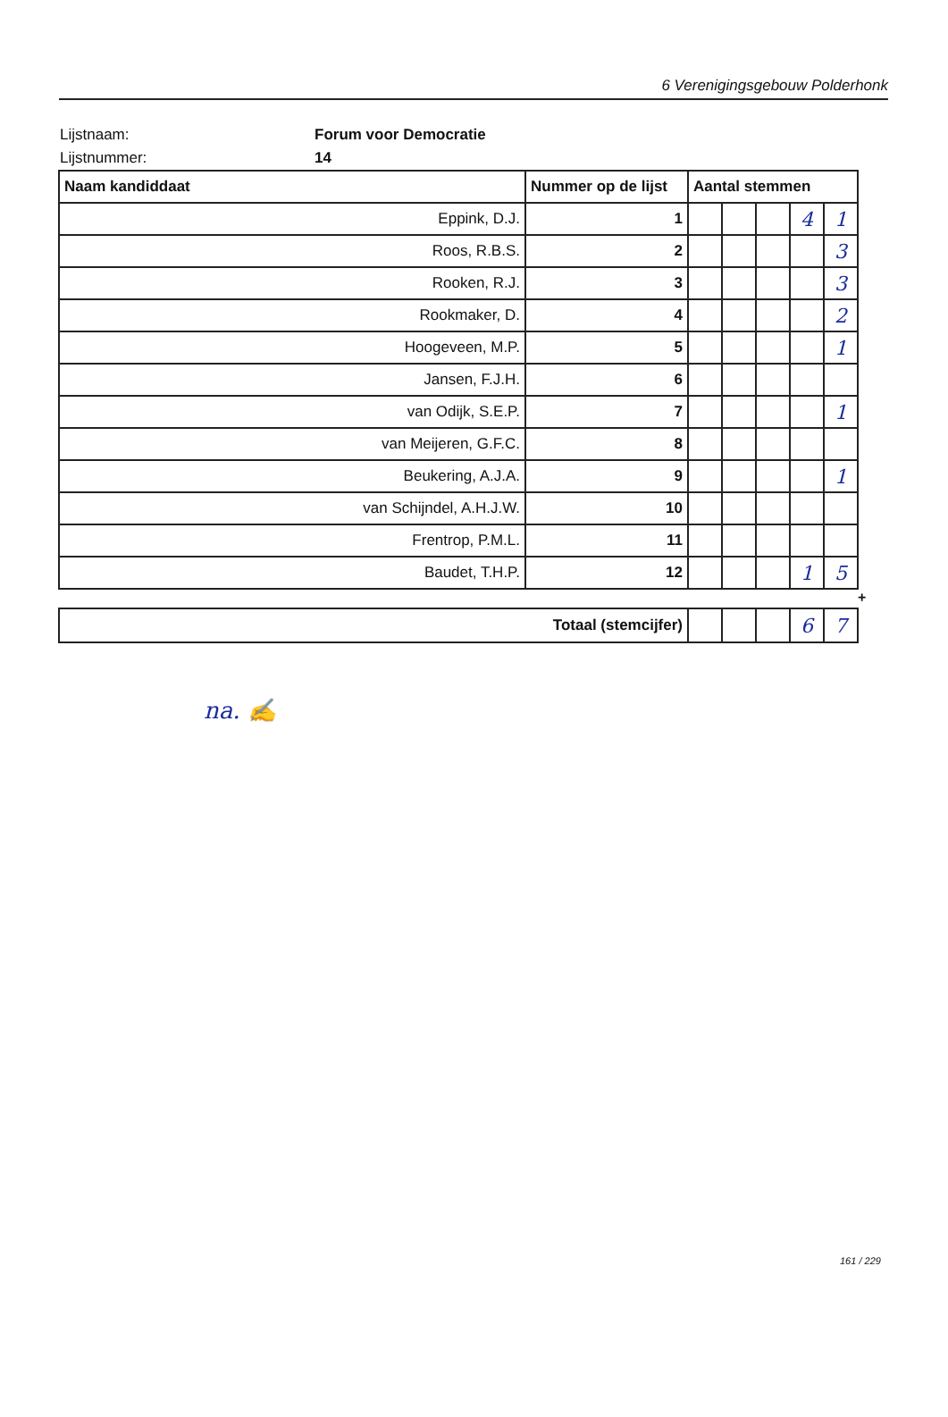6 Verenigingsgebouw Polderhonk
Lijstnaam: Forum voor Democratie
Lijstnummer: 14
| Naam kandiddaat | Nummer op de lijst | Aantal stemmen | | | | |
| --- | --- | --- | --- | --- | --- | --- |
| Eppink, D.J. | 1 | | | | 4 | 1 |
| Roos, R.B.S. | 2 | | | | | 3 |
| Rooken, R.J. | 3 | | | | | 3 |
| Rookmaker, D. | 4 | | | | | 2 |
| Hoogeveen, M.P. | 5 | | | | | 1 |
| Jansen, F.J.H. | 6 | | | | | |
| van Odijk, S.E.P. | 7 | | | | | 1 |
| van Meijeren, G.F.C. | 8 | | | | | |
| Beukering, A.J.A. | 9 | | | | | 1 |
| van Schijndel, A.H.J.W. | 10 | | | | | |
| Frentrop, P.M.L. | 11 | | | | | |
| Baudet, T.H.P. | 12 | | | | 1 | 5 |
+
| Totaal (stemcijfer) | | | | 6 | 7 |
na. ✍
161 / 229